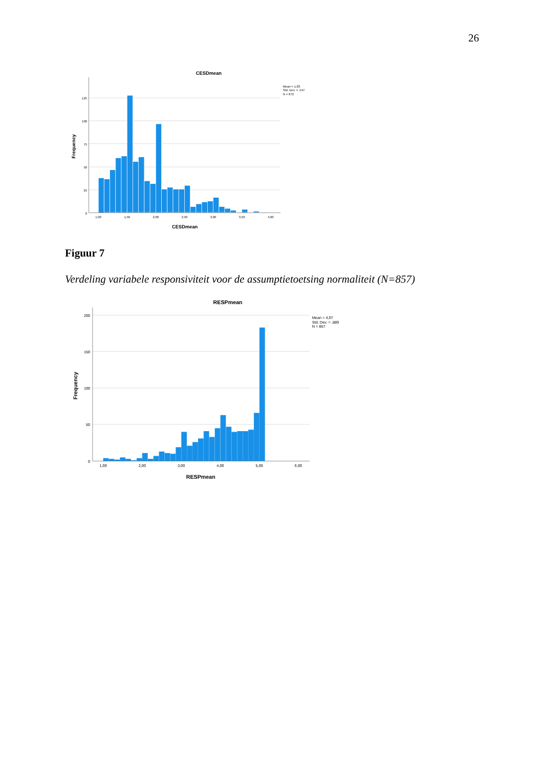26
CESDmean
Mean = 1,83
Std. Dev. = ,547
N = 872
125
100
75
50
25
0
1,00
1,50
2,00
2,50
3,00
3,50
4,00
CESDmean
Frequency
Figuur 7
Verdeling variabele responsiviteit voor de assumptietoetsing normaliteit (N=857)
RESPmean
Mean = 4,07
Std. Dev. = ,889
N = 857
200
150
100
50
0
1,00
2,00
3,00
4,00
5,00
6,00
RESPmean
Frequency